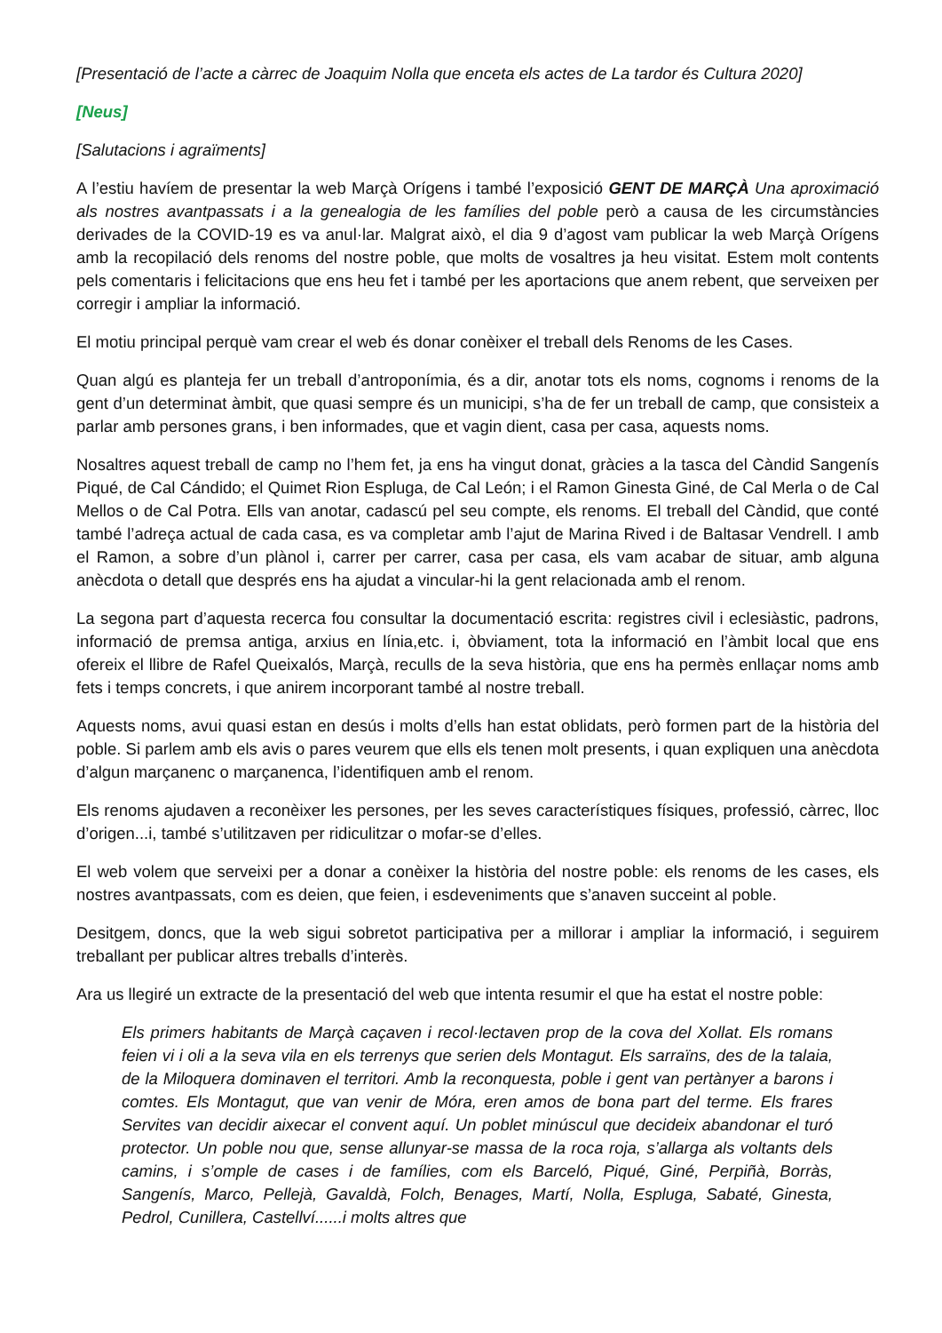[Presentació de l’acte a càrrec de Joaquim Nolla que enceta els actes de La tardor és Cultura 2020]
[Neus]
[Salutacions i agraïments]
A l’estiu havíem de presentar la web Marçà Orígens i també l’exposició GENT DE MARÇÀ Una aproximació als nostres avantpassats i a la genealogia de les famílies del poble però a causa de les circumstàncies derivades de la COVID-19 es va anul·lar. Malgrat això, el dia 9 d’agost vam publicar la web Marçà Orígens amb la recopilació dels renoms del nostre poble, que molts de vosaltres ja heu visitat. Estem molt contents pels comentaris i felicitacions que ens heu fet i també per les aportacions que anem rebent, que serveixen per corregir i ampliar la informació.
El motiu principal perquè vam crear el web és donar conèixer el treball dels Renoms de les Cases.
Quan algú es planteja fer un treball d’antroponímia, és a dir, anotar tots els noms, cognoms i renoms de la gent d’un determinat àmbit, que quasi sempre és un municipi, s’ha de fer un treball de camp, que consisteix a parlar amb persones grans, i ben informades, que et vagin dient, casa per casa, aquests noms.
Nosaltres aquest treball de camp no l’hem fet, ja ens ha vingut donat, gràcies a la tasca del Càndid Sangenís Piqué, de Cal Cándido; el Quimet Rion Espluga, de Cal León; i el Ramon Ginesta Giné, de Cal Merla o de Cal Mellos o de Cal Potra. Ells van anotar, cadascú pel seu compte, els renoms. El treball del Càndid, que conté també l’adreça actual de cada casa, es va completar amb l’ajut de Marina Rived i de Baltasar Vendrell. I amb el Ramon, a sobre d’un plànol i, carrer per carrer, casa per casa, els vam acabar de situar, amb alguna anècdota o detall que després ens ha ajudat a vincular-hi la gent relacionada amb el renom.
La segona part d’aquesta recerca fou consultar la documentació escrita: registres civil i eclesiàstic, padrons, informació de premsa antiga, arxius en línia,etc. i, òbviament, tota la informació en l’àmbit local que ens ofereix el llibre de Rafel Queixalós, Marçà, reculls de la seva història, que ens ha permès enllaçar noms amb fets i temps concrets, i que anirem incorporant també al nostre treball.
Aquests noms, avui quasi estan en desús i molts d’ells han estat oblidats, però formen part de la història del poble. Si parlem amb els avis o pares veurem que ells els tenen molt presents, i quan expliquen una anècdota d’algun marçanenc o marçanenca, l’identifiquen amb el renom.
Els renoms ajudaven a reconèixer les persones, per les seves característiques físiques, professió, càrrec, lloc d’origen...i, també s’utilitzaven per ridiculitzar o mofar-se d’elles.
El web volem que serveixi per a donar a conèixer la història del nostre poble: els renoms de les cases, els nostres avantpassats, com es deien, que feien, i esdeveniments que s’anaven succeint al poble.
Desitgem, doncs, que la web sigui sobretot participativa per a millorar i ampliar la informació, i seguirem treballant per publicar altres treballs d’interès.
Ara us llegiré un extracte de la presentació del web que intenta resumir el que ha estat el nostre poble:
Els primers habitants de Marçà caçaven i recol·lectaven prop de la cova del Xollat. Els romans feien vi i oli a la seva vila en els terrenys que serien dels Montagut. Els sarraïns, des de la talaia, de la Miloquera dominaven el territori. Amb la reconquesta, poble i gent van pertànyer a barons i comtes. Els Montagut, que van venir de Móra, eren amos de bona part del terme. Els frares Servites van decidir aixecar el convent aquí. Un poblet minúscul que decideix abandonar el turó protector. Un poble nou que, sense allunyar-se massa de la roca roja, s’allarga als voltants dels camins, i s’omple de cases i de famílies, com els Barceló, Piqué, Giné, Perpiñà, Borràs, Sangenís, Marco, Pellejà, Gavaldà, Folch, Benages, Martí, Nolla, Espluga, Sabaté, Ginesta, Pedrol, Cunillera, Castellví......i molts altres que